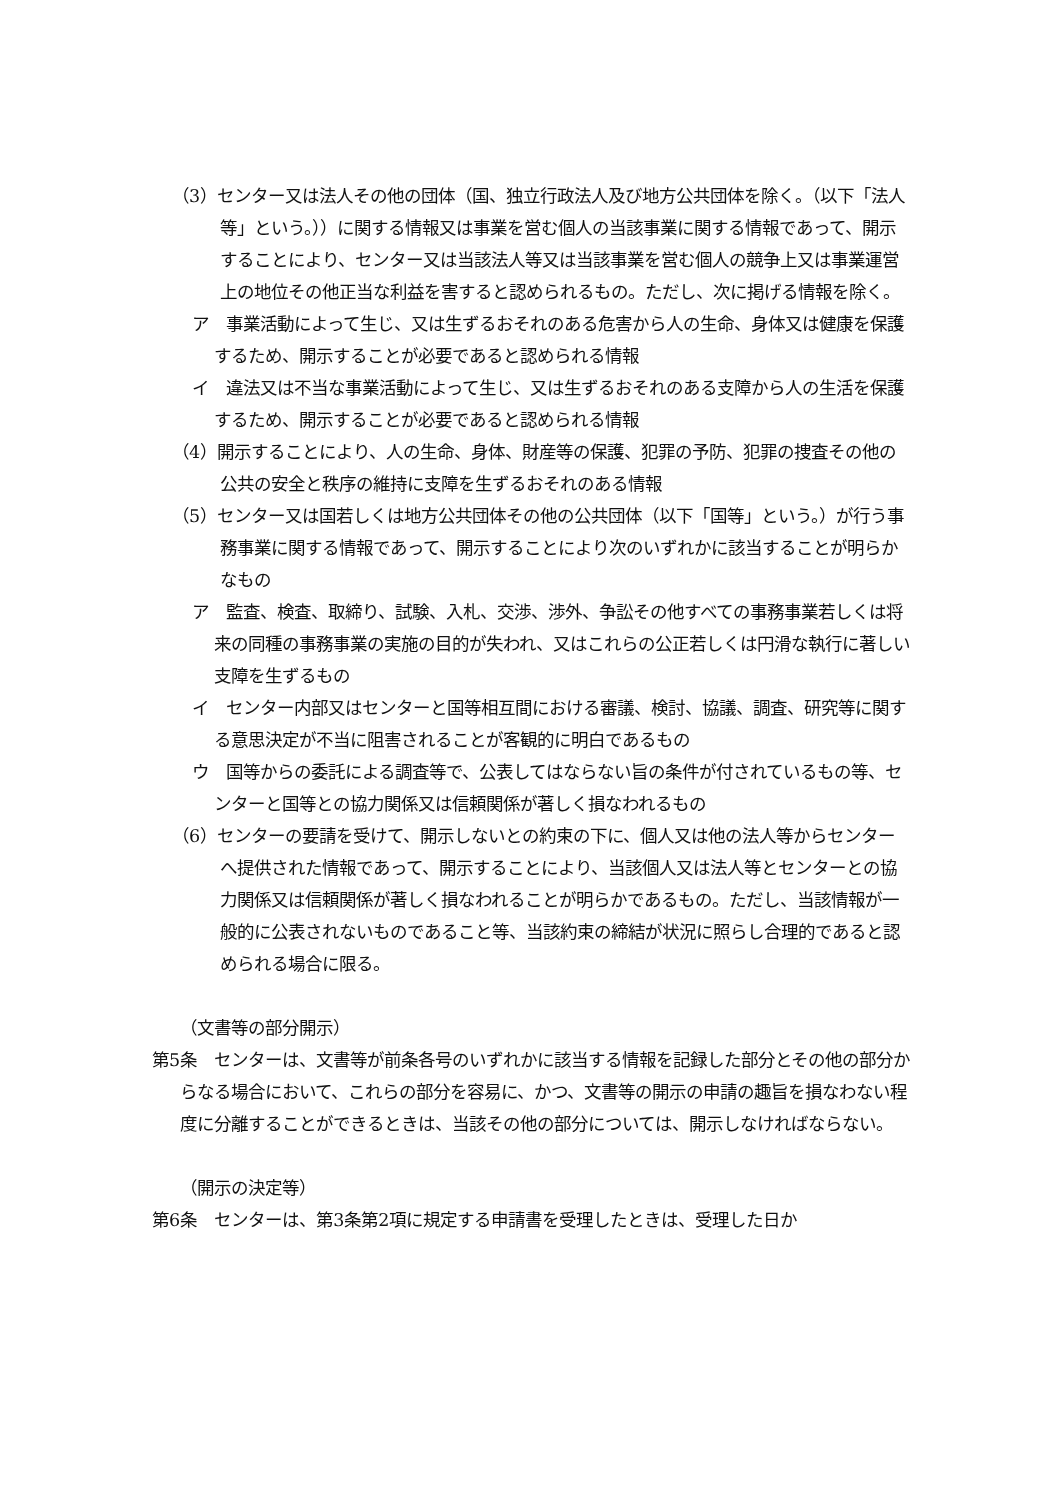（3）センター又は法人その他の団体（国、独立行政法人及び地方公共団体を除く。（以下「法人等」という。））に関する情報又は事業を営む個人の当該事業に関する情報であって、開示することにより、センター又は当該法人等又は当該事業を営む個人の競争上又は事業運営上の地位その他正当な利益を害すると認められるもの。ただし、次に掲げる情報を除く。
ア　事業活動によって生じ、又は生ずるおそれのある危害から人の生命、身体又は健康を保護するため、開示することが必要であると認められる情報
イ　違法又は不当な事業活動によって生じ、又は生ずるおそれのある支障から人の生活を保護するため、開示することが必要であると認められる情報
（4）開示することにより、人の生命、身体、財産等の保護、犯罪の予防、犯罪の捜査その他の公共の安全と秩序の維持に支障を生ずるおそれのある情報
（5）センター又は国若しくは地方公共団体その他の公共団体（以下「国等」という。）が行う事務事業に関する情報であって、開示することにより次のいずれかに該当することが明らかなもの
ア　監査、検査、取締り、試験、入札、交渉、渉外、争訟その他すべての事務事業若しくは将来の同種の事務事業の実施の目的が失われ、又はこれらの公正若しくは円滑な執行に著しい支障を生ずるもの
イ　センター内部又はセンターと国等相互間における審議、検討、協議、調査、研究等に関する意思決定が不当に阻害されることが客観的に明白であるもの
ウ　国等からの委託による調査等で、公表してはならない旨の条件が付されているもの等、センターと国等との協力関係又は信頼関係が著しく損なわれるもの
（6）センターの要請を受けて、開示しないとの約束の下に、個人又は他の法人等からセンターへ提供された情報であって、開示することにより、当該個人又は法人等とセンターとの協力関係又は信頼関係が著しく損なわれることが明らかであるもの。ただし、当該情報が一般的に公表されないものであること等、当該約束の締結が状況に照らし合理的であると認められる場合に限る。
（文書等の部分開示）
第5条　センターは、文書等が前条各号のいずれかに該当する情報を記録した部分とその他の部分からなる場合において、これらの部分を容易に、かつ、文書等の開示の申請の趣旨を損なわない程度に分離することができるときは、当該その他の部分については、開示しなければならない。
（開示の決定等）
第6条　センターは、第3条第2項に規定する申請書を受理したときは、受理した日か